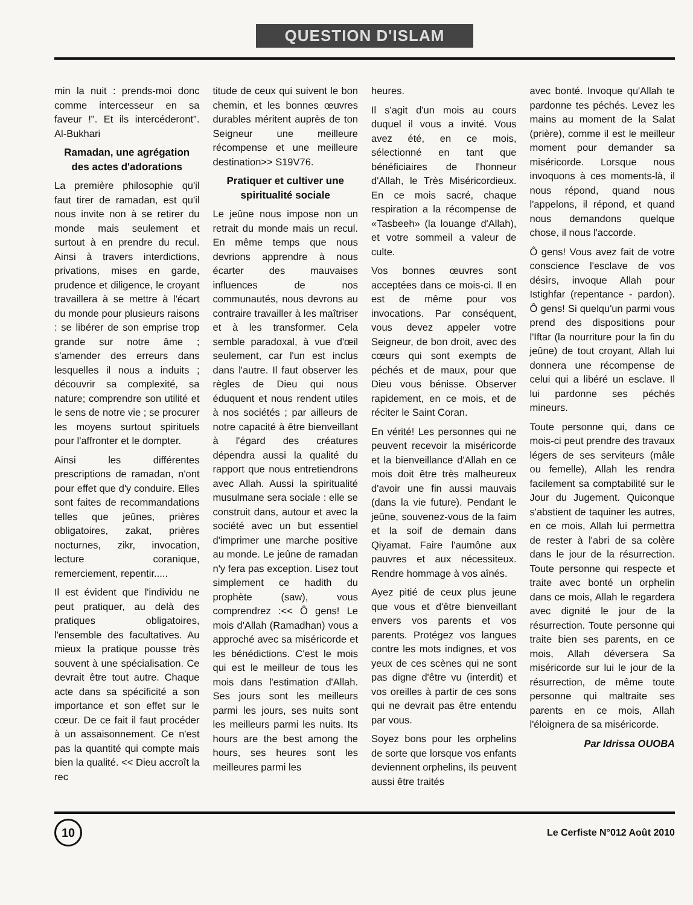QUESTION D'ISLAM
min la nuit : prends-moi donc comme intercesseur en sa faveur !". Et ils intercéderont". Al-Bukhari
Ramadan, une agrégation des actes d'adorations
La première philosophie qu'il faut tirer de ramadan, est qu'il nous invite non à se retirer du monde mais seulement et surtout à en prendre du recul. Ainsi à travers interdictions, privations, mises en garde, prudence et diligence, le croyant travaillera à se mettre à l'écart du monde pour plusieurs raisons : se libérer de son emprise trop grande sur notre âme ; s'amender des erreurs dans lesquelles il nous a induits ; découvrir sa complexité, sa nature; comprendre son utilité et le sens de notre vie ; se procurer les moyens surtout spirituels pour l'affronter et le dompter.
Ainsi les différentes prescriptions de ramadan, n'ont pour effet que d'y conduire. Elles sont faites de recommandations telles que jeûnes, prières obligatoires, zakat, prières nocturnes, zikr, invocation, lecture coranique, remerciement, repentir.....
Il est évident que l'individu ne peut pratiquer, au delà des pratiques obligatoires, l'ensemble des facultatives. Au mieux la pratique pousse très souvent à une spécialisation. Ce devrait être tout autre. Chaque acte dans sa spécificité a son importance et son effet sur le cœur. De ce fait il faut procéder à un assaisonnement. Ce n'est pas la quantité qui compte mais bien la qualité. << Dieu accroît la rec
titude de ceux qui suivent le bon chemin, et les bonnes œuvres durables méritent auprès de ton Seigneur une meilleure récompense et une meilleure destination>> S19V76.
Pratiquer et cultiver une spiritualité sociale
Le jeûne nous impose non un retrait du monde mais un recul. En même temps que nous devrions apprendre à nous écarter des mauvaises influences de nos communautés, nous devrons au contraire travailler à les maîtriser et à les transformer. Cela semble paradoxal, à vue d'œil seulement, car l'un est inclus dans l'autre. Il faut observer les règles de Dieu qui nous éduquent et nous rendent utiles à nos sociétés ; par ailleurs de notre capacité à être bienveillant à l'égard des créatures dépendra aussi la qualité du rapport que nous entretiendrons avec Allah. Aussi la spiritualité musulmane sera sociale : elle se construit dans, autour et avec la société avec un but essentiel d'imprimer une marche positive au monde. Le jeûne de ramadan n'y fera pas exception. Lisez tout simplement ce hadith du prophète (saw), vous comprendrez :<< Ô gens! Le mois d'Allah (Ramadhan) vous a approché avec sa miséricorde et les bénédictions. C'est le mois qui est le meilleur de tous les mois dans l'estimation d'Allah. Ses jours sont les meilleurs parmi les jours, ses nuits sont les meilleurs parmi les nuits. Its hours are the best among the hours, ses heures sont les meilleures parmi les
heures.
Il s'agit d'un mois au cours duquel il vous a invité. Vous avez été, en ce mois, sélectionné en tant que bénéficiaires de l'honneur d'Allah, le Très Miséricordieux. En ce mois sacré, chaque respiration a la récompense de «Tasbeeh» (la louange d'Allah), et votre sommeil a valeur de culte.
Vos bonnes œuvres sont acceptées dans ce mois-ci. Il en est de même pour vos invocations. Par conséquent, vous devez appeler votre Seigneur, de bon droit, avec des cœurs qui sont exempts de péchés et de maux, pour que Dieu vous bénisse. Observer rapidement, en ce mois, et de réciter le Saint Coran.
En vérité! Les personnes qui ne peuvent recevoir la miséricorde et la bienveillance d'Allah en ce mois doit être très malheureux d'avoir une fin aussi mauvais (dans la vie future). Pendant le jeûne, souvenez-vous de la faim et la soif de demain dans Qiyamat. Faire l'aumône aux pauvres et aux nécessiteux. Rendre hommage à vos aînés.
Ayez pitié de ceux plus jeune que vous et d'être bienveillant envers vos parents et vos parents. Protégez vos langues contre les mots indignes, et vos yeux de ces scènes qui ne sont pas digne d'être vu (interdit) et vos oreilles à partir de ces sons qui ne devrait pas être entendu par vous.
Soyez bons pour les orphelins de sorte que lorsque vos enfants deviennent orphelins, ils peuvent aussi être traités
avec bonté. Invoque qu'Allah te pardonne tes péchés. Levez les mains au moment de la Salat (prière), comme il est le meilleur moment pour demander sa miséricorde. Lorsque nous invoquons à ces moments-là, il nous répond, quand nous l'appelons, il répond, et quand nous demandons quelque chose, il nous l'accorde.
Ô gens! Vous avez fait de votre conscience l'esclave de vos désirs, invoque Allah pour Istighfar (repentance - pardon). Ô gens! Si quelqu'un parmi vous prend des dispositions pour l'Iftar (la nourriture pour la fin du jeûne) de tout croyant, Allah lui donnera une récompense de celui qui a libéré un esclave. Il lui pardonne ses péchés mineurs.
Toute personne qui, dans ce mois-ci peut prendre des travaux légers de ses serviteurs (mâle ou femelle), Allah les rendra facilement sa comptabilité sur le Jour du Jugement. Quiconque s'abstient de taquiner les autres, en ce mois, Allah lui permettra de rester à l'abri de sa colère dans le jour de la résurrection. Toute personne qui respecte et traite avec bonté un orphelin dans ce mois, Allah le regardera avec dignité le jour de la résurrection. Toute personne qui traite bien ses parents, en ce mois, Allah déversera Sa miséricorde sur lui le jour de la résurrection, de même toute personne qui maltraite ses parents en ce mois, Allah l'éloignera de sa miséricorde.
Par Idrissa OUOBA
10
Le Cerfiste N°012 Août 2010